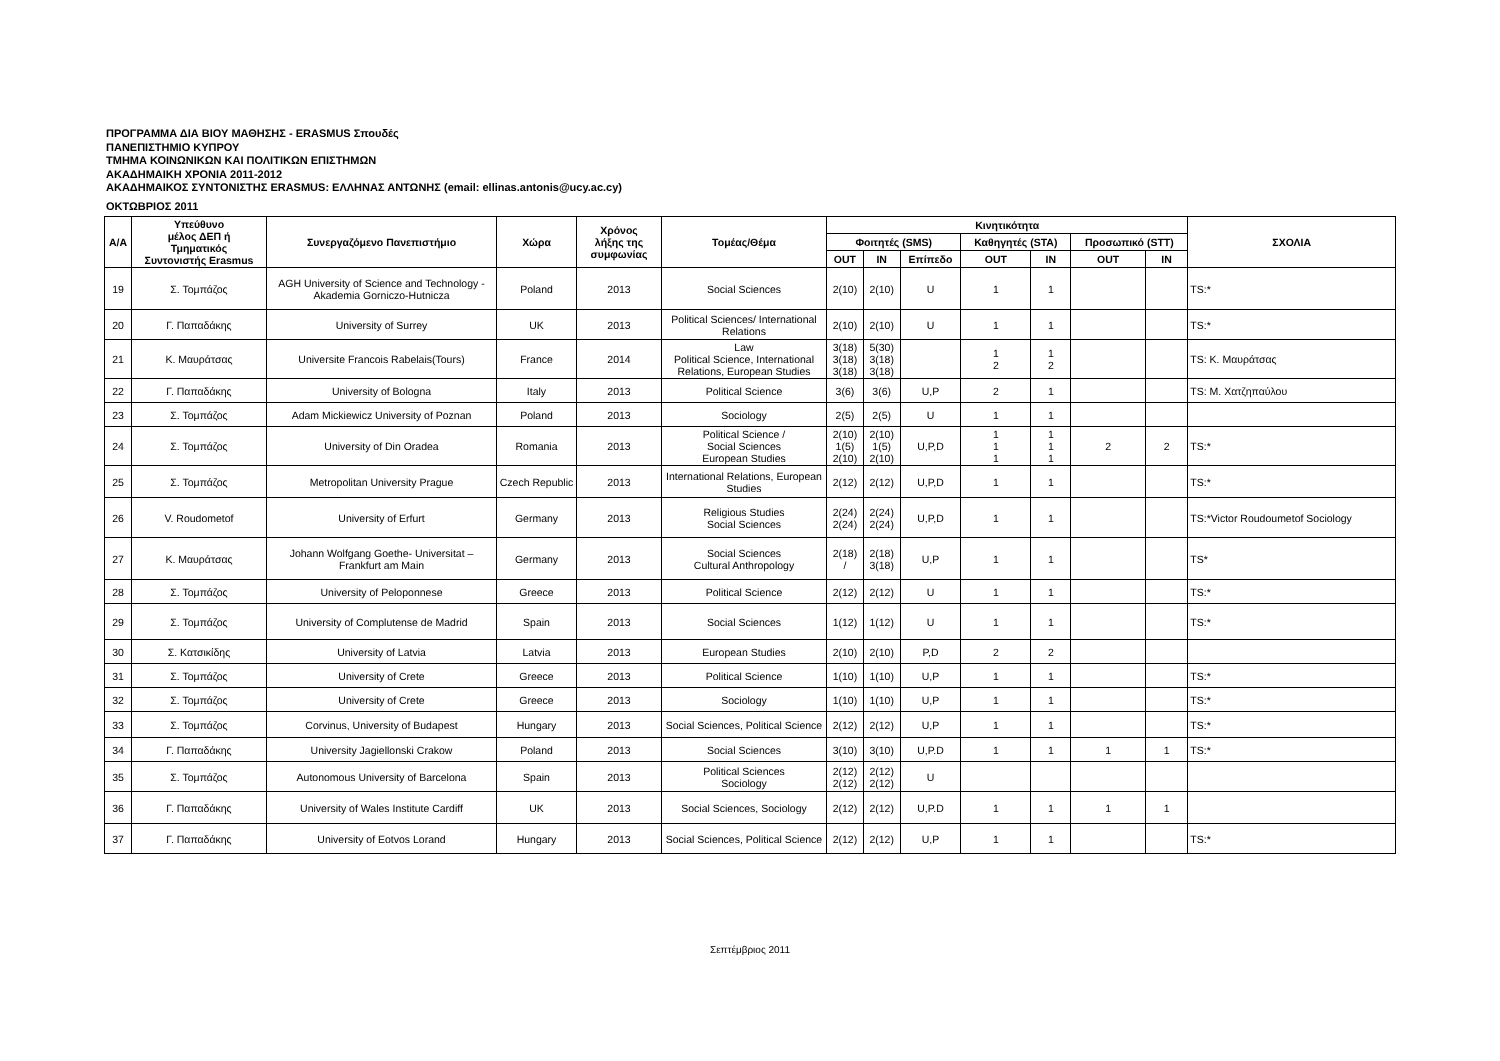ΠΡΟΓΡΑΜΜΑ ΔΙΑ ΒΙΟΥ ΜΑΘΗΣΗΣ - ERASMUS Σπουδές
ΠΑΝΕΠΙΣΤΗΜΙΟ ΚΥΠΡΟΥ
ΤΜΗΜΑ ΚΟΙΝΩΝΙΚΩΝ ΚΑΙ ΠΟΛΙΤΙΚΩΝ ΕΠΙΣΤΗΜΩΝ
ΑΚΑΔΗΜΑΙΚΗ ΧΡΟΝΙΑ 2011-2012
ΑΚΑΔΗΜΑΙΚΟΣ ΣΥΝΤΟΝΙΣΤΗΣ ERASMUS: ΕΛΛΗΝΑΣ ΑΝΤΩΝΗΣ (email: ellinas.antonis@ucy.ac.cy)
ΟΚΤΩΒΡΙΟΣ 2011
| Α/Α | Υπεύθυνο μέλος ΔΕΠ ή Τμηματικός Συντονιστής Erasmus | Συνεργαζόμενο Πανεπιστήμιο | Χώρα | Χρόνος λήξης της συμφωνίας | Τομέας/Θέμα | Κινητικότητα | | | | | | | ΣΧΟΛΙΑ |
| --- | --- | --- | --- | --- | --- | --- | --- | --- | --- | --- | --- | --- | --- |
| | | | | | | Φοιτητές (SMS) | | | Καθηγητές (STA) | | Προσωπικό (STT) | | |
| | | | | | | OUT | IN | Επίπεδο | OUT | IN | OUT | IN | |
| 19 | Σ. Τομπάζος | AGH University of Science and Technology - Akademia Gorniczo-Hutnicza | Poland | 2013 | Social Sciences | 2(10) | 2(10) | U | 1 | 1 | | | TS:* |
| 20 | Γ. Παπαδάκης | University of Surrey | UK | 2013 | Political Sciences/ International Relations | 2(10) | 2(10) | U | 1 | 1 | | | TS:* |
| 21 | Κ. Μαυράτσας | Universite Francois Rabelais(Tours) | France | 2014 | Law Political Science, International Relations, European Studies | 3(18) 3(18) 3(18) | 5(30) 3(18) 3(18) | | 1 2 | 1 2 | | | TS: Κ. Μαυράτσας |
| 22 | Γ. Παπαδάκης | University of Bologna | Italy | 2013 | Political Science | 3(6) | 3(6) | U,P | 2 | 1 | | | TS: Μ. Χατζηπαύλου |
| 23 | Σ. Τομπάζος | Adam Mickiewicz University of Poznan | Poland | 2013 | Sociology | 2(5) | 2(5) | U | 1 | 1 | | | |
| 24 | Σ. Τομπάζος | University of Din Oradea | Romania | 2013 | Political Science / Social Sciences European Studies | 2(10) 1(5) 2(10) | 2(10) 1(5) 2(10) | U,P,D | 1 1 1 | 1 1 1 | 2 | 2 | TS:* |
| 25 | Σ. Τομπάζος | Metropolitan University Prague | Czech Republic | 2013 | International Relations, European Studies | 2(12) | 2(12) | U,P,D | 1 | 1 | | | TS:* |
| 26 | V. Roudometof | University of Erfurt | Germany | 2013 | Religious Studies Social Sciences | 2(24) 2(24) | 2(24) 2(24) | U,P,D | 1 | 1 | | | TS:*Victor Roudoumetof Sociology |
| 27 | Κ. Μαυράτσας | Johann Wolfgang Goethe- Universitat – Frankfurt am Main | Germany | 2013 | Social Sciences Cultural Anthropology | 2(18) / | 2(18) 3(18) | U,P | 1 | 1 | | | TS* |
| 28 | Σ. Τομπάζος | University of Peloponnese | Greece | 2013 | Political Science | 2(12) | 2(12) | U | 1 | 1 | | | TS:* |
| 29 | Σ. Τομπάζος | University of Complutense de Madrid | Spain | 2013 | Social Sciences | 1(12) | 1(12) | U | 1 | 1 | | | TS:* |
| 30 | Σ. Κατσικίδης | University of Latvia | Latvia | 2013 | European Studies | 2(10) | 2(10) | P,D | 2 | 2 | | | |
| 31 | Σ. Τομπάζος | University of Crete | Greece | 2013 | Political Science | 1(10) | 1(10) | U,P | 1 | 1 | | | TS:* |
| 32 | Σ. Τομπάζος | University of Crete | Greece | 2013 | Sociology | 1(10) | 1(10) | U,P | 1 | 1 | | | TS:* |
| 33 | Σ. Τομπάζος | Corvinus, University of Budapest | Hungary | 2013 | Social Sciences, Political Science | 2(12) | 2(12) | U,P | 1 | 1 | | | TS:* |
| 34 | Γ. Παπαδάκης | University Jagiellonski Crakow | Poland | 2013 | Social Sciences | 3(10) | 3(10) | U,P.D | 1 | 1 | 1 | 1 | TS:* |
| 35 | Σ. Τομπάζος | Autonomous University of Barcelona | Spain | 2013 | Political Sciences Sociology | 2(12) 2(12) | 2(12) 2(12) | U | | | | | |
| 36 | Γ. Παπαδάκης | University of Wales Institute Cardiff | UK | 2013 | Social Sciences, Sociology | 2(12) | 2(12) | U,P.D | 1 | 1 | 1 | 1 | |
| 37 | Γ. Παπαδάκης | University of Eotvos Lorand | Hungary | 2013 | Social Sciences, Political Science | 2(12) | 2(12) | U,P | 1 | 1 | | | TS:* |
Σεπτέμβριος 2011